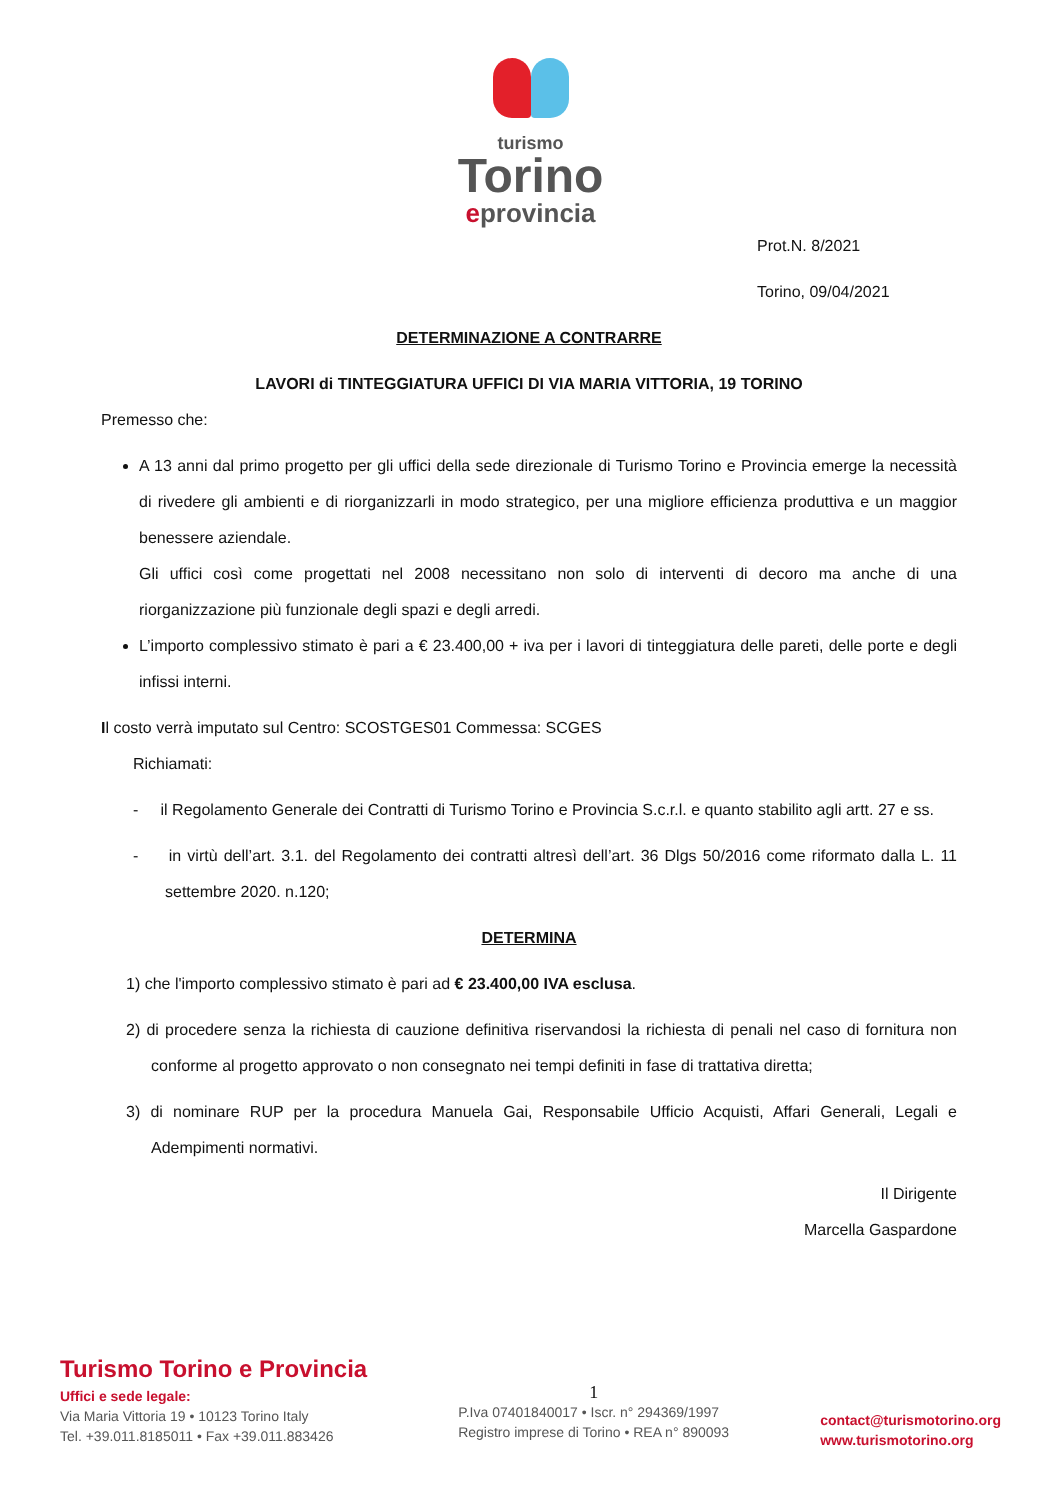turismo
Torino
eprovincia
Prot.N. 8/2021
Torino, 09/04/2021
DETERMINAZIONE A CONTRARRE
LAVORI di TINTEGGIATURA UFFICI DI VIA MARIA VITTORIA, 19 TORINO
Premesso che:
A 13 anni dal primo progetto per gli uffici della sede direzionale di Turismo Torino e Provincia emerge la necessità di rivedere gli ambienti e di riorganizzarli in modo strategico, per una migliore efficienza produttiva e un maggior benessere aziendale.
Gli uffici così come progettati nel 2008 necessitano non solo di interventi di decoro ma anche di una riorganizzazione più funzionale degli spazi e degli arredi.
L’importo complessivo stimato è pari a € 23.400,00 + iva per i lavori di tinteggiatura delle pareti, delle porte e degli infissi interni.
Il costo verrà imputato sul Centro: SCOSTGES01 Commessa: SCGES
Richiamati:
- il Regolamento Generale dei Contratti di Turismo Torino e Provincia S.c.r.l. e quanto stabilito agli artt. 27 e ss.
- in virtù dell’art. 3.1. del Regolamento dei contratti altresì dell’art. 36 Dlgs 50/2016 come riformato dalla L. 11 settembre 2020. n.120;
DETERMINA
1) che l'importo complessivo stimato è pari ad € 23.400,00 IVA esclusa.
2) di procedere senza la richiesta di cauzione definitiva riservandosi la richiesta di penali nel caso di fornitura non conforme al progetto approvato o non consegnato nei tempi definiti in fase di trattativa diretta;
3) di nominare RUP per la procedura Manuela Gai, Responsabile Ufficio Acquisti, Affari Generali, Legali e Adempimenti normativi.
Il Dirigente
Marcella Gaspardone
Turismo Torino e Provincia
Uffici e sede legale:
Via Maria Vittoria 19 • 10123 Torino Italy
Tel. +39.011.8185011 • Fax +39.011.883426
1
P.Iva 07401840017 • Iscr. n° 294369/1997
Registro imprese di Torino • REA n° 890093
contact@turismotorino.org
www.turismotorino.org